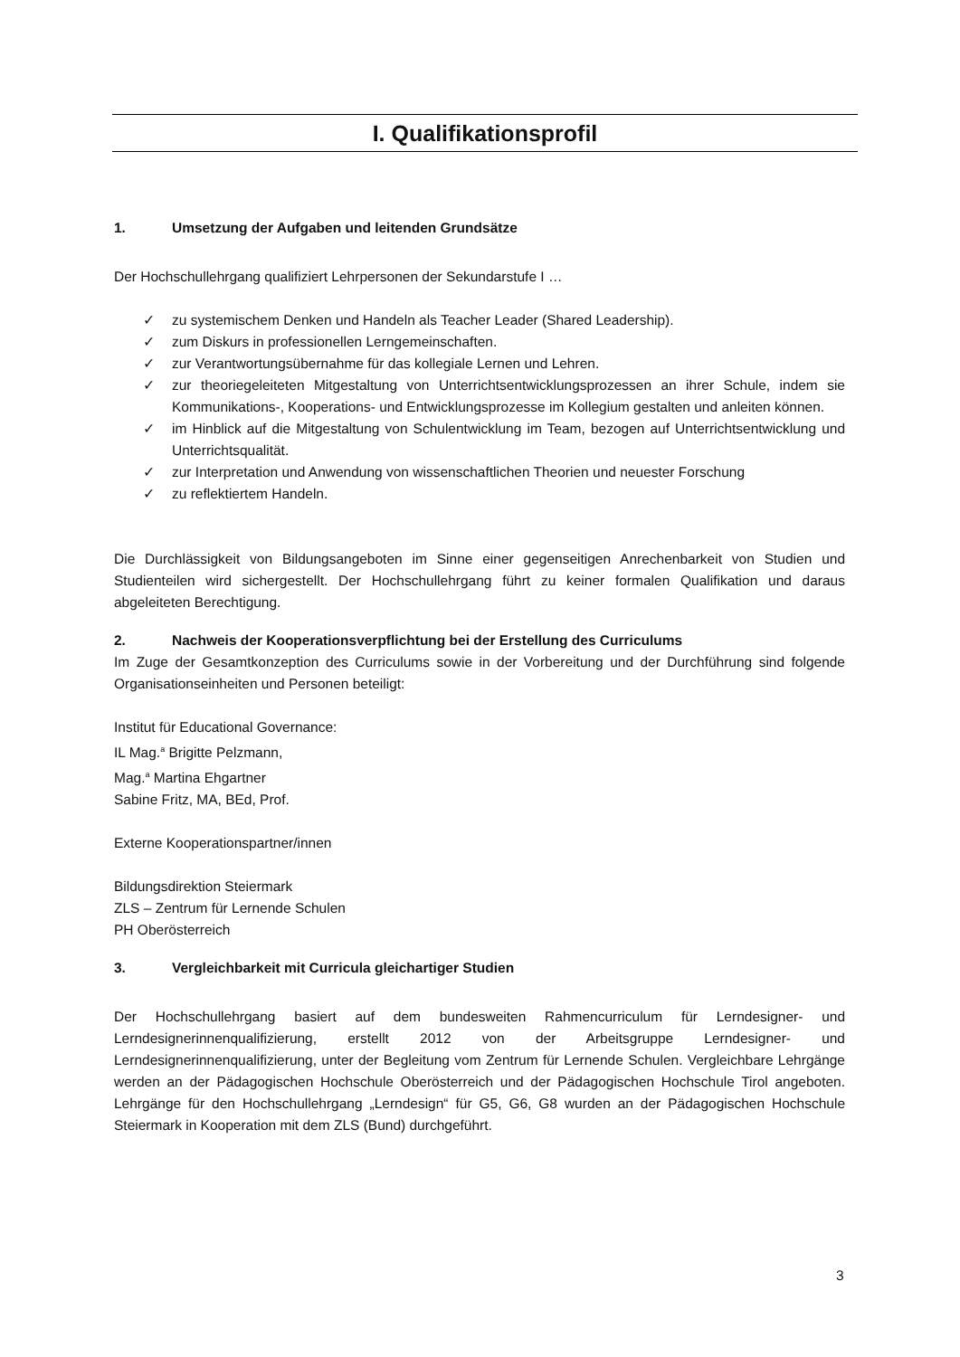I. Qualifikationsprofil
1. Umsetzung der Aufgaben und leitenden Grundsätze
Der Hochschullehrgang qualifiziert Lehrpersonen der Sekundarstufe I …
✓ zu systemischem Denken und Handeln als Teacher Leader (Shared Leadership).
✓ zum Diskurs in professionellen Lerngemeinschaften.
✓ zur Verantwortungsübernahme für das kollegiale Lernen und Lehren.
✓ zur theoriegeleiteten Mitgestaltung von Unterrichtsentwicklungsprozessen an ihrer Schule, indem sie Kommunikations-, Kooperations- und Entwicklungsprozesse im Kollegium gestalten und anleiten können.
✓ im Hinblick auf die Mitgestaltung von Schulentwicklung im Team, bezogen auf Unterrichtsentwicklung und Unterrichtsqualität.
✓ zur Interpretation und Anwendung von wissenschaftlichen Theorien und neuester Forschung
✓ zu reflektiertem Handeln.
Die Durchlässigkeit von Bildungsangeboten im Sinne einer gegenseitigen Anrechenbarkeit von Studien und Studienteilen wird sichergestellt. Der Hochschullehrgang führt zu keiner formalen Qualifikation und daraus abgeleiteten Berechtigung.
2. Nachweis der Kooperationsverpflichtung bei der Erstellung des Curriculums
Im Zuge der Gesamtkonzeption des Curriculums sowie in der Vorbereitung und der Durchführung sind folgende Organisationseinheiten und Personen beteiligt:
Institut für Educational Governance:
IL Mag.<sup>a</sup> Brigitte Pelzmann,
Mag.<sup>a</sup> Martina Ehgartner
Sabine Fritz, MA, BEd, Prof.
Externe Kooperationspartner/innen
Bildungsdirektion Steiermark
ZLS – Zentrum für Lernende Schulen
PH Oberösterreich
3. Vergleichbarkeit mit Curricula gleichartiger Studien
Der Hochschullehrgang basiert auf dem bundesweiten Rahmencurriculum für Lerndesigner- und Lerndesignerinnenqualifizierung, erstellt 2012 von der Arbeitsgruppe Lerndesigner- und Lerndesignerinnenqualifizierung, unter der Begleitung vom Zentrum für Lernende Schulen. Vergleichbare Lehrgänge werden an der Pädagogischen Hochschule Oberösterreich und der Pädagogischen Hochschule Tirol angeboten. Lehrgänge für den Hochschullehrgang „Lerndesign“ für G5, G6, G8 wurden an der Pädagogischen Hochschule Steiermark in Kooperation mit dem ZLS (Bund) durchgeführt.
3